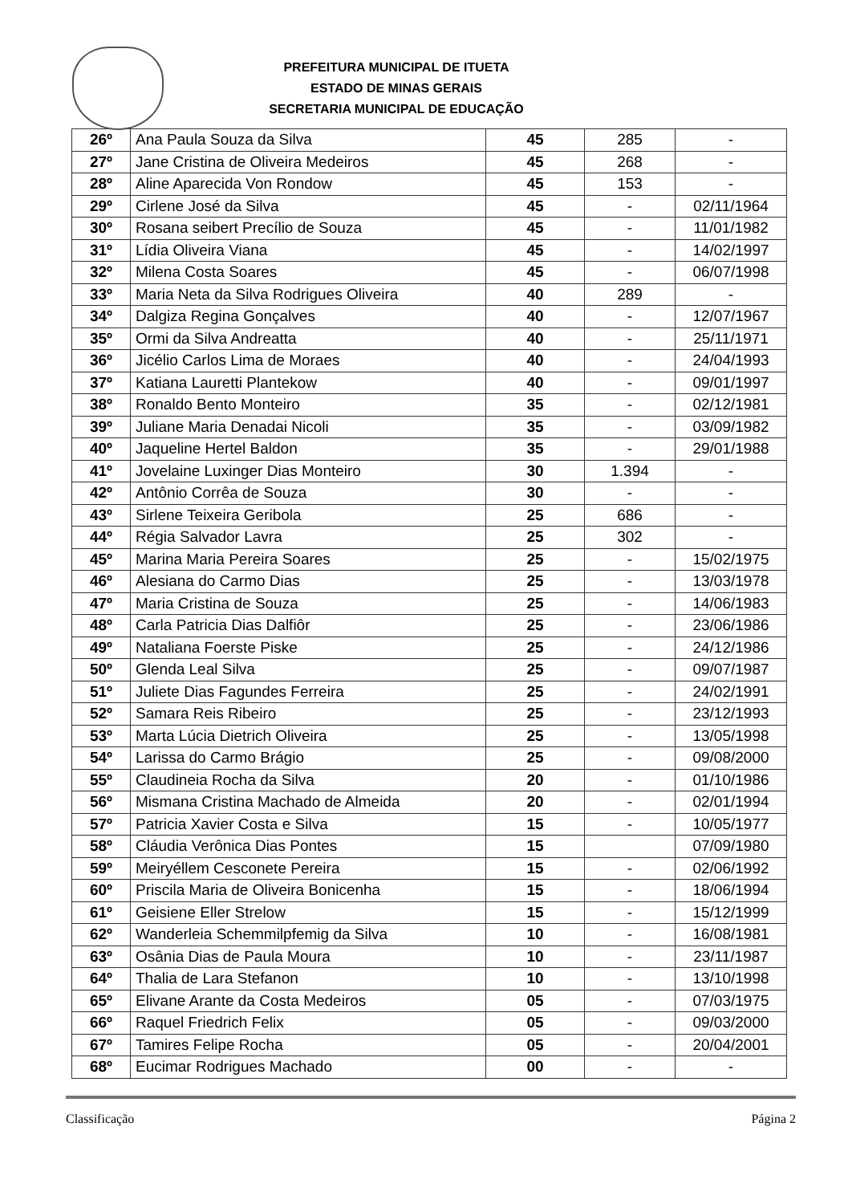PREFEITURA MUNICIPAL DE ITUETA
ESTADO DE MINAS GERAIS
SECRETARIA MUNICIPAL DE EDUCAÇÃO
| 26º | Ana Paula Souza da Silva | 45 | 285 | - |
| 27º | Jane Cristina de Oliveira Medeiros | 45 | 268 | - |
| 28º | Aline Aparecida Von Rondow | 45 | 153 | - |
| 29º | Cirlene José da Silva | 45 | - | 02/11/1964 |
| 30º | Rosana seibert Precílio de Souza | 45 | - | 11/01/1982 |
| 31º | Lídia Oliveira Viana | 45 | - | 14/02/1997 |
| 32º | Milena Costa Soares | 45 | - | 06/07/1998 |
| 33º | Maria Neta da Silva Rodrigues Oliveira | 40 | 289 | - |
| 34º | Dalgiza Regina Gonçalves | 40 | - | 12/07/1967 |
| 35º | Ormi da Silva Andreatta | 40 | - | 25/11/1971 |
| 36º | Jicélio Carlos Lima de Moraes | 40 | - | 24/04/1993 |
| 37º | Katiana Lauretti Plantekow | 40 | - | 09/01/1997 |
| 38º | Ronaldo Bento Monteiro | 35 | - | 02/12/1981 |
| 39º | Juliane Maria Denadai Nicoli | 35 | - | 03/09/1982 |
| 40º | Jaqueline Hertel Baldon | 35 | - | 29/01/1988 |
| 41º | Jovelaine Luxinger Dias Monteiro | 30 | 1.394 | - |
| 42º | Antônio Corrêa de Souza | 30 | - | - |
| 43º | Sirlene Teixeira Geribola | 25 | 686 | - |
| 44º | Régia Salvador Lavra | 25 | 302 | - |
| 45º | Marina Maria Pereira Soares | 25 | - | 15/02/1975 |
| 46º | Alesiana do Carmo Dias | 25 | - | 13/03/1978 |
| 47º | Maria Cristina de Souza | 25 | - | 14/06/1983 |
| 48º | Carla Patricia Dias Dalfiôr | 25 | - | 23/06/1986 |
| 49º | Nataliana Foerste Piske | 25 | - | 24/12/1986 |
| 50º | Glenda Leal Silva | 25 | - | 09/07/1987 |
| 51º | Juliete Dias Fagundes Ferreira | 25 | - | 24/02/1991 |
| 52º | Samara Reis Ribeiro | 25 | - | 23/12/1993 |
| 53º | Marta Lúcia Dietrich Oliveira | 25 | - | 13/05/1998 |
| 54º | Larissa do Carmo Brágio | 25 | - | 09/08/2000 |
| 55º | Claudineia Rocha da Silva | 20 | - | 01/10/1986 |
| 56º | Mismana Cristina Machado de Almeida | 20 | - | 02/01/1994 |
| 57º | Patricia Xavier Costa e Silva | 15 | - | 10/05/1977 |
| 58º | Cláudia Verônica Dias Pontes | 15 | | 07/09/1980 |
| 59º | Meiryéllem Cesconete Pereira | 15 | - | 02/06/1992 |
| 60º | Priscila Maria de Oliveira Bonicenha | 15 | - | 18/06/1994 |
| 61º | Geisiene Eller Strelow | 15 | - | 15/12/1999 |
| 62º | Wanderleia Schemmilpfemig da Silva | 10 | - | 16/08/1981 |
| 63º | Osânia Dias de Paula Moura | 10 | - | 23/11/1987 |
| 64º | Thalia de Lara Stefanon | 10 | - | 13/10/1998 |
| 65º | Elivane Arante da Costa Medeiros | 05 | - | 07/03/1975 |
| 66º | Raquel Friedrich Felix | 05 | - | 09/03/2000 |
| 67º | Tamires Felipe Rocha | 05 | - | 20/04/2001 |
| 68º | Eucimar Rodrigues Machado | 00 | - | - |
Classificação Página 2